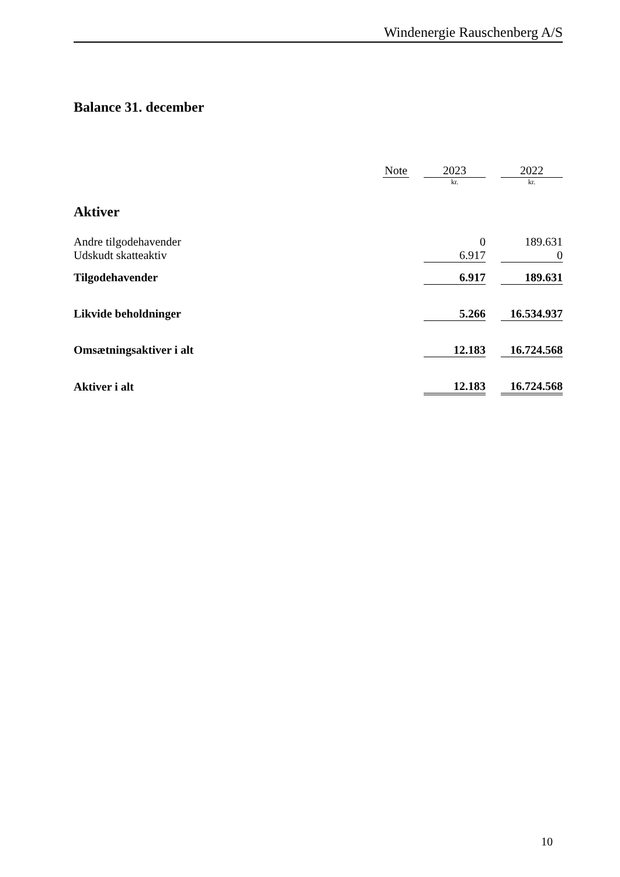Windenergie Rauschenberg A/S
Balance 31. december
| | Note | | 2023 | | 2022 |
| | | | kr. | | kr. |
| Aktiver | | | | | |
| Andre tilgodehavender | | | 0 | | 189.631 |
| Udskudt skatteaktiv | | | 6.917 | | 0 |
| Tilgodehavender | | | 6.917 | | 189.631 |
| Likvide beholdninger | | | 5.266 | | 16.534.937 |
| Omsætningsaktiver i alt | | | 12.183 | | 16.724.568 |
| Aktiver i alt | | | 12.183 | | 16.724.568 |
10